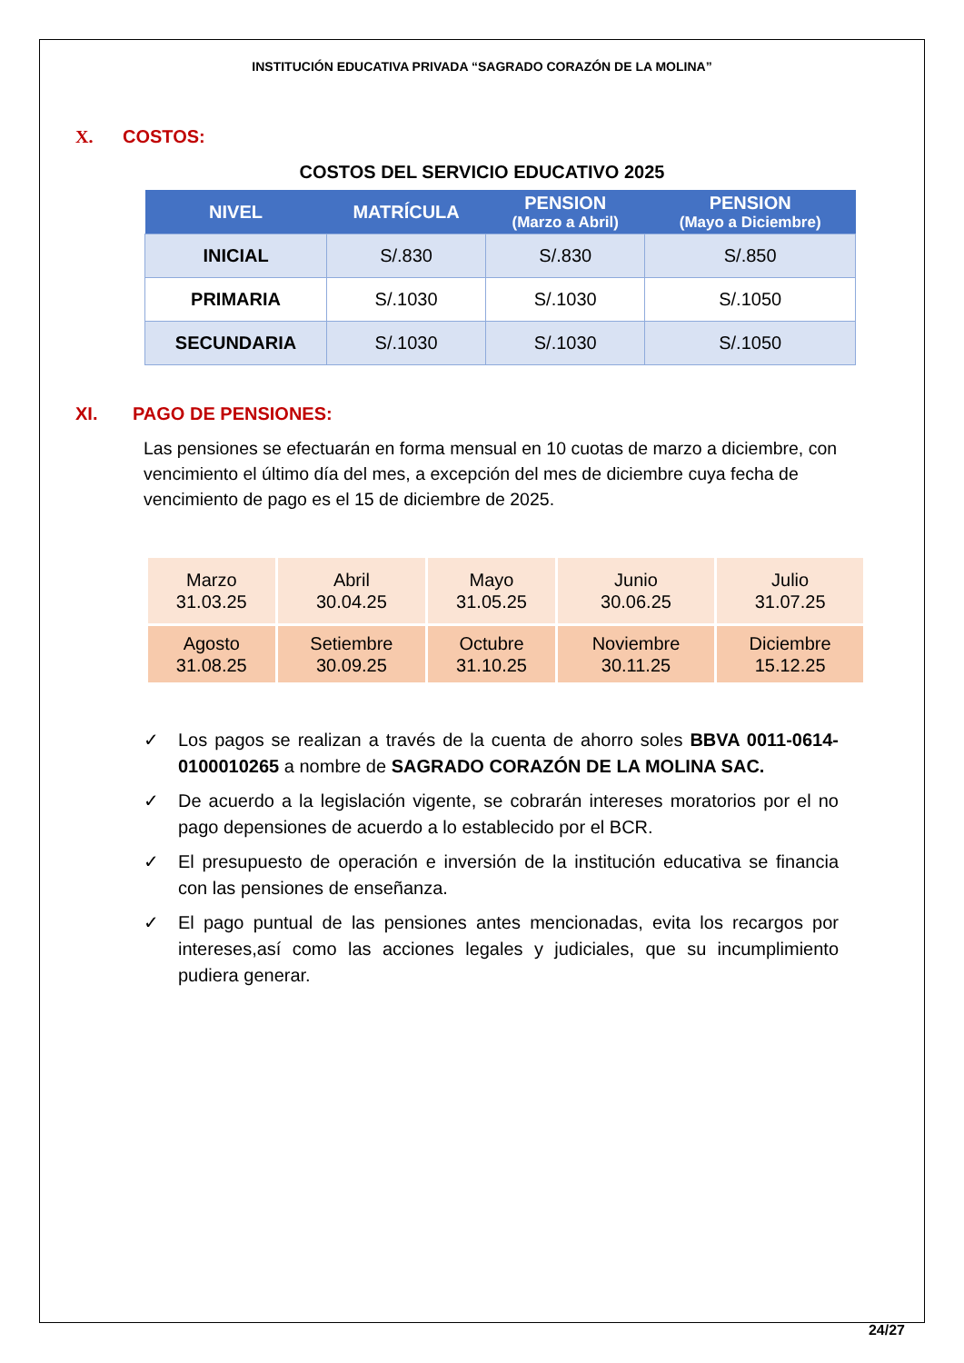INSTITUCIÓN EDUCATIVA PRIVADA “SAGRADO CORAZÓN DE LA MOLINA”
X. COSTOS:
COSTOS DEL SERVICIO EDUCATIVO 2025
| NIVEL | MATRÍCULA | PENSION (Marzo a Abril) | PENSION (Mayo a Diciembre) |
| --- | --- | --- | --- |
| INICIAL | S/.830 | S/.830 | S/.850 |
| PRIMARIA | S/.1030 | S/.1030 | S/.1050 |
| SECUNDARIA | S/.1030 | S/.1030 | S/.1050 |
XI. PAGO DE PENSIONES:
Las pensiones se efectuarán en forma mensual en 10 cuotas de marzo a diciembre, con vencimiento el último día del mes, a excepción del mes de diciembre cuya fecha de vencimiento de pago es el 15 de diciembre de 2025.
| Marzo 31.03.25 | Abril 30.04.25 | Mayo 31.05.25 | Junio 30.06.25 | Julio 31.07.25 |
| Agosto 31.08.25 | Setiembre 30.09.25 | Octubre 31.10.25 | Noviembre 30.11.25 | Diciembre 15.12.25 |
✓ Los pagos se realizan a través de la cuenta de ahorro soles BBVA 0011-0614-0100010265 a nombre de SAGRADO CORAZÓN DE LA MOLINA SAC.
✓ De acuerdo a la legislación vigente, se cobrarán intereses moratorios por el no pago depensiones de acuerdo a lo establecido por el BCR.
✓ El presupuesto de operación e inversión de la institución educativa se financia con las pensiones de enseñanza.
✓ El pago puntual de las pensiones antes mencionadas, evita los recargos por intereses,así como las acciones legales y judiciales, que su incumplimiento pudiera generar.
24/27